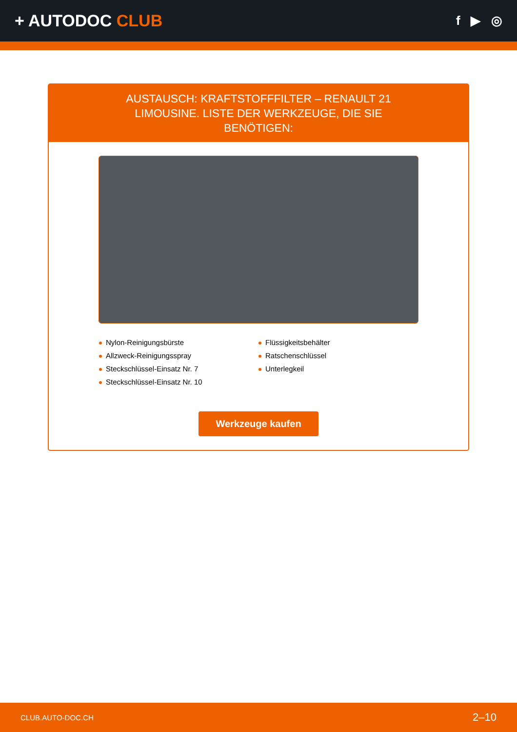+ AUTODOC CLUB
f ▶ ◎
AUSTAUSCH: KRAFTSTOFFFILTER – RENAULT 21 LIMOUSINE. LISTE DER WERKZEUGE, DIE SIE BENÖTIGEN:
Nylon-Reinigungsbürste
Allzweck-Reinigungsspray
Steckschlüssel-Einsatz Nr. 7
Steckschlüssel-Einsatz Nr. 10
Flüssigkeitsbehälter
Ratschenschlüssel
Unterlegkeil
Werkzeuge kaufen
CLUB.AUTO-DOC.CH 2–10